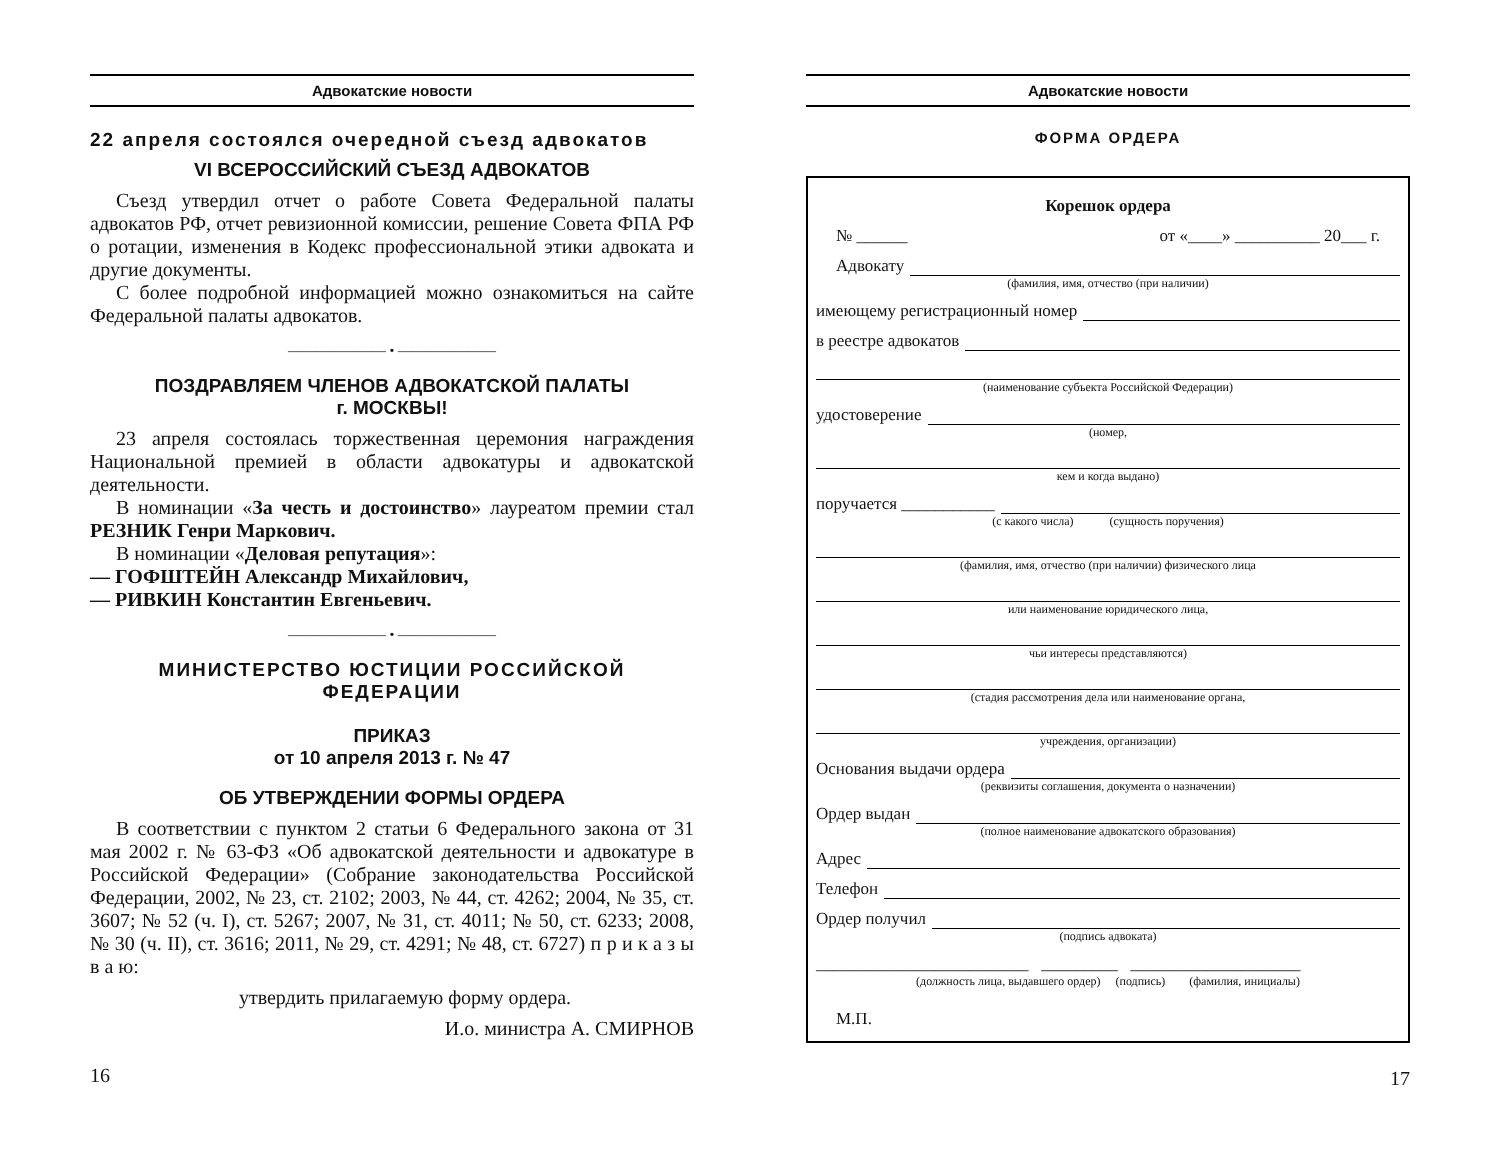Адвокатские новости
22 апреля состоялся очередной съезд адвокатов
VI ВСЕРОССИЙСКИЙ СЪЕЗД АДВОКАТОВ
Съезд утвердил отчет о работе Совета Федеральной палаты адвокатов РФ, отчет ревизионной комиссии, решение Совета ФПА РФ о ротации, изменения в Кодекс профессиональной этики адвоката и другие документы.
С более подробной информацией можно ознакомиться на сайте Федеральной палаты адвокатов.
——————— • ———————
ПОЗДРАВЛЯЕМ ЧЛЕНОВ АДВОКАТСКОЙ ПАЛАТЫ
г. МОСКВЫ!
23 апреля состоялась торжественная церемония награждения Национальной премией в области адвокатуры и адвокатской деятельности.
В номинации «За честь и достоинство» лауреатом премии стал РЕЗНИК Генри Маркович.
В номинации «Деловая репутация»:
— ГОФШТЕЙН Александр Михайлович,
— РИВКИН Константин Евгеньевич.
——————— • ———————
МИНИСТЕРСТВО ЮСТИЦИИ РОССИЙСКОЙ ФЕДЕРАЦИИ
ПРИКАЗ
от 10 апреля 2013 г. № 47
ОБ УТВЕРЖДЕНИИ ФОРМЫ ОРДЕРА
В соответствии с пунктом 2 статьи 6 Федерального закона от 31 мая 2002 г. № 63-ФЗ «Об адвокатской деятельности и адвокатуре в Российской Федерации» (Собрание законодательства Российской Федерации, 2002, № 23, ст. 2102; 2003, № 44, ст. 4262; 2004, № 35, ст. 3607; № 52 (ч. I), ст. 5267; 2007, № 31, ст. 4011; № 50, ст. 6233; 2008, № 30 (ч. II), ст. 3616; 2011, № 29, ст. 4291; № 48, ст. 6727) п р и к а з ы в а ю:
утвердить прилагаемую форму ордера.
И.о. министра А. СМИРНОВ
16
Адвокатские новости
ФОРМА ОРДЕРА
Корешок ордера
№ ______ от «____» __________ 20___ г.
Адвокату
(фамилия, имя, отчество (при наличии)
имеющему регистрационный номер
в реестре адвокатов
(наименование субъекта Российской Федерации)
удостоверение
(номер,
кем и когда выдано)
поручается ___________
(с какого числа) (сущность поручения)
(фамилия, имя, отчество (при наличии) физического лица
или наименование юридического лица,
чьи интересы представляются)
(стадия рассмотрения дела или наименование органа,
учреждения, организации)
Основания выдачи ордера
(реквизиты соглашения, документа о назначении)
Ордер выдан
(полное наименование адвокатского образования)
Адрес
Телефон
Ордер получил
(подпись адвоката)
_________________________ _________ ____________________
(должность лица, выдавшего ордер) (подпись) (фамилия, инициалы)
М.П.
17